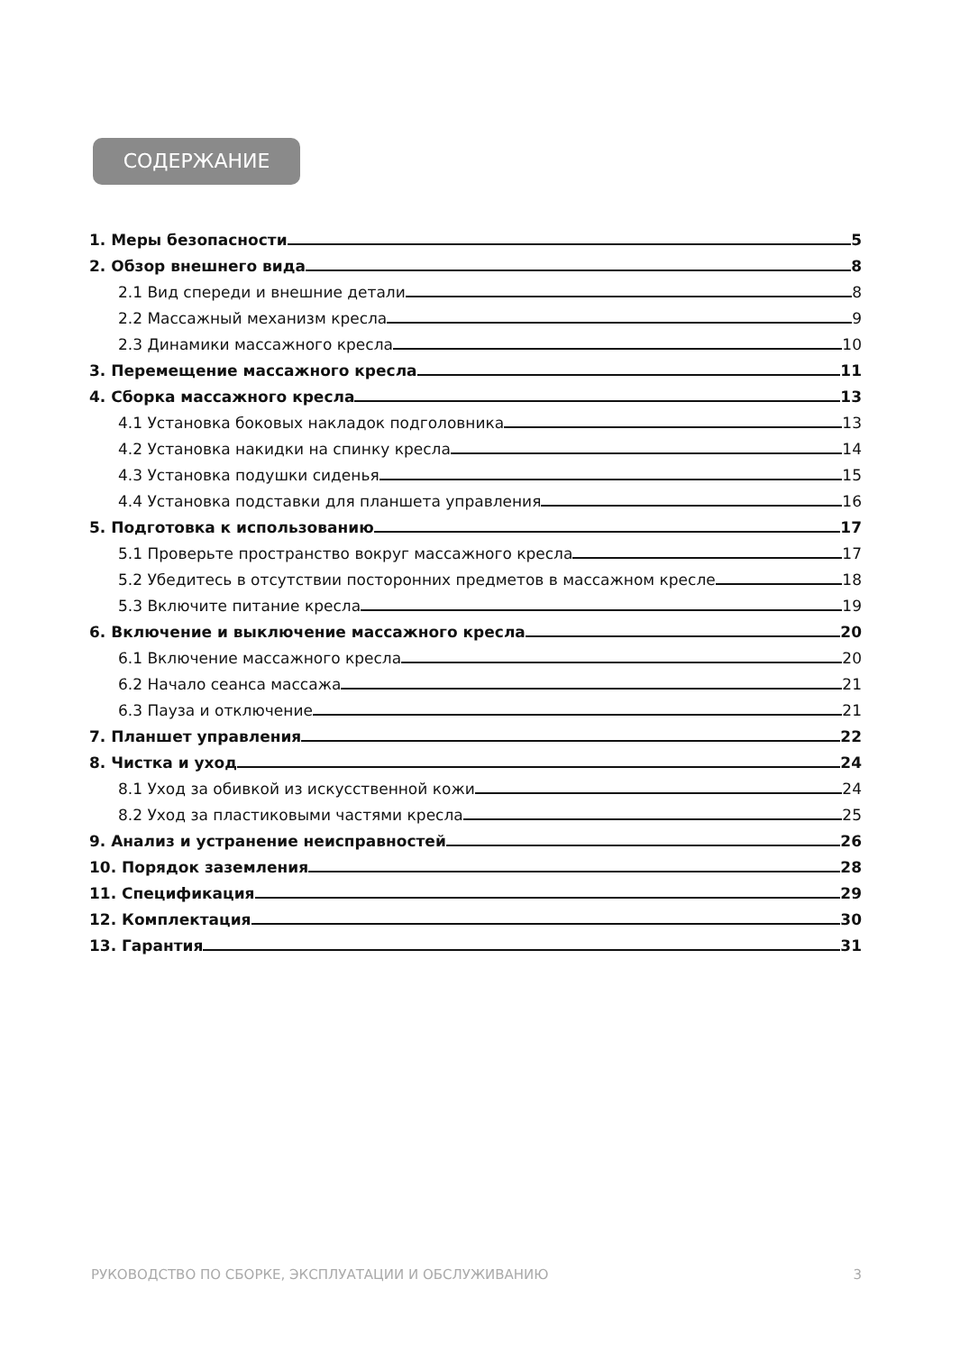СОДЕРЖАНИЕ
1. Меры безопасности 5
2. Обзор внешнего вида 8
2.1 Вид спереди и внешние детали 8
2.2 Массажный механизм кресла 9
2.3 Динамики массажного кресла 10
3. Перемещение массажного кресла 11
4. Сборка массажного кресла 13
4.1 Установка боковых накладок подголовника 13
4.2 Установка накидки на спинку кресла 14
4.3 Установка подушки сиденья 15
4.4 Установка подставки для планшета управления 16
5. Подготовка к использованию 17
5.1 Проверьте пространство вокруг массажного кресла 17
5.2 Убедитесь в отсутствии посторонних предметов в массажном кресле 18
5.3 Включите питание кресла 19
6. Включение и выключение массажного кресла 20
6.1 Включение массажного кресла 20
6.2 Начало сеанса массажа 21
6.3 Пауза и отключение 21
7. Планшет управления 22
8. Чистка и уход 24
8.1 Уход за обивкой из искусственной кожи 24
8.2 Уход за пластиковыми частями кресла 25
9. Анализ и устранение неисправностей 26
10. Порядок заземления 28
11. Спецификация 29
12. Комплектация 30
13. Гарантия 31
РУКОВОДСТВО ПО СБОРКЕ, ЭКСПЛУАТАЦИИ И ОБСЛУЖИВАНИЮ 3